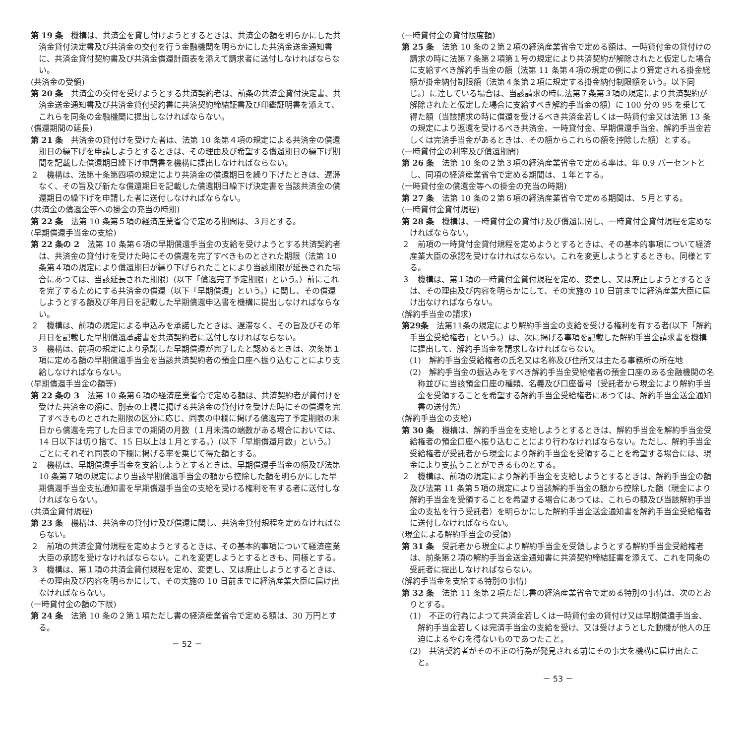第 19 条　機構は、共済金を貸し付けようとするときは、共済金の額を明らかにした共済金貸付決定書及び共済金の交付を行う金融機関を明らかにした共済金送金通知書に、共済金貸付契約書及び共済金償還計画表を添えて請求者に送付しなければならない。
(共済金の受領)
第 20 条　共済金の交付を受けようとする共済契約者は、前条の共済金貸付決定書、共済金送金通知書及び共済金貸付契約書に共済契約締結証書及び印鑑証明書を添えて、これらを同条の金融機関に提出しなければならない。
(償還期間の延長)
第 21 条　共済金の貸付けを受けた者は、法第 10 条第４項の規定による共済金の償還期日の繰下げを申請しようとするときは、その理由及び希望する償還期日の繰下げ期間を記載した償還期日繰下げ申請書を機構に提出しなければならない。
２　機構は、法第十条第四項の規定により共済金の償還期日を繰り下げたときは、遅滞なく、その旨及び新たな償還期日を記載した償還期日繰下げ決定書を当該共済金の償還期日の繰下げを申請した者に送付しなければならない。
(共済金の償還金等への掛金の充当の時期)
第 22 条　法第 10 条第５項の経済産業省令で定める期間は、３月とする。
(早期償還手当金の支給)
第 22 条の 2　法第 10 条第６項の早期償還手当金の支給を受けようとする共済契約者は、共済金の貸付けを受けた時にその償還を完了すべきものとされた期限（法第 10 条第４項の規定により償還期日が繰り下げられたことにより当該期限が延長された場合にあつては、当該延長された期限）(以下「償還完了予定期限」という。）前にこれを完了するためにする共済金の償還（以下「早期償還」という。）に関し、その償還しようとする額及び年月日を記載した早期償還申込書を機構に提出しなければならない。
２　機構は、前項の規定による申込みを承諾したときは、遅滞なく、その旨及びその年月日を記載した早期償還承諾書を共済契約者に送付しなければならない。
３　機構は、前項の規定により承諾した早期償還が完了したと認めるときは、次条第１項に定める額の早期償還手当金を当該共済契約者の預金口座へ振り込むことにより支給しなければならない。
(早期償還手当金の額等)
第 22 条の 3　法第 10 条第６項の経済産業省令で定める額は、共済契約者が貸付けを受けた共済金の額に、別表の上欄に掲げる共済金の貸付けを受けた時にその償還を完了すべきものとされた期限の区分に応じ、同表の中欄に掲げる償還完了予定期限の末日から償還を完了した日までの期間の月数（１月未満の端数がある場合においては、14 日以下は切り捨て、15 日以上は１月とする。）(以下「早期償還月数」という。）ごとにそれぞれ同表の下欄に掲げる率を乗じて得た額とする。
２　機構は、早期償還手当金を支給しようとするときは、早期償還手当金の額及び法第 10 条第７項の規定により当該早期償還手当金の額から控除した額を明らかにした早期償還手当金支払通知書を早期償還手当金の支給を受ける権利を有する者に送付しなければならない。
(共済金貸付規程)
第 23 条　機構は、共済金の貸付け及び償還に関し、共済金貸付規程を定めなければならない。
２　前項の共済金貸付規程を定めようとするときは、その基本的事項について経済産業大臣の承認を受けなければならない。これを変更しようとするときも、同様とする。
３　機構は、第１項の共済金貸付規程を定め、変更し、又は廃止しようとするときは、その理由及び内容を明らかにして、その実施の 10 日前までに経済産業大臣に届け出なければならない。
(一時貸付金の額の下限)
第 24 条　法第 10 条の２第１項ただし書の経済産業省令で定める額は、30 万円とする。
－ 52 －
(一時貸付金の貸付限度額)
第 25 条　法第 10 条の２第２項の経済産業省令で定める額は、一時貸付金の貸付けの請求の時に法第７条第２項第１号の規定により共済契約が解除されたと仮定した場合に支給すべき解約手当金の額（法第 11 条第４項の規定の例により算定される掛金総額が掛金納付制限額（法第４条第２項に規定する掛金納付制限額をいう。以下同じ。）に達している場合は、当該請求の時に法第７条第３項の規定により共済契約が解除されたと仮定した場合に支給すべき解約手当金の額）に 100 分の 95 を乗じて得た額（当該請求の時に償還を受けるべき共済金若しくは一時貸付金又は法第 13 条の規定により返還を受けるべき共済金、一時貸付金、早期償還手当金、解約手当金若しくは完済手当金があるときは、その額からこれらの額を控除した額）とする。
(一時貸付金の利率及び償還期間)
第 26 条　法第 10 条の２第３項の経済産業省令で定める率は、年 0.9 パーセントとし、同項の経済産業省令で定める期間は、１年とする。
(一時貸付金の償還金等への掛金の充当の時期)
第 27 条　法第 10 条の２第６項の経済産業省令で定める期間は、５月とする。
(一時貸付金貸付規程)
第 28 条　機構は、一時貸付金の貸付け及び償還に関し、一時貸付金貸付規程を定めなければならない。
２　前項の一時貸付金貸付規程を定めようとするときは、その基本的事項について経済産業大臣の承認を受けなければならない。これを変更しようとするときも、同様とする。
３　機構は、第１項の一時貸付金貸付規程を定め、変更し、又は廃止しようとするときは、その理由及び内容を明らかにして、その実施の 10 日前までに経済産業大臣に届け出なければならない。
(解約手当金の請求)
第29条　法第11条の規定により解約手当金の支給を受ける権利を有する者(以下「解約手当金受給権者」という。）は、次に掲げる事項を記載した解約手当金請求書を機構に提出して、解約手当金を請求しなければならない。
(1)　解約手当金受給権者の氏名又は名称及び住所又は主たる事務所の所在地
(2)　解約手当金の振込みをすべき解約手当金受給権者の預金口座のある金融機関の名称並びに当該預金口座の種類、名義及び口座番号（受託者から現金により解約手当金を受領することを希望する解約手当金受給権者にあつては、解約手当金送金通知書の送付先）
(解約手当金の支給)
第 30 条　機構は、解約手当金を支給しようとするときは、解約手当金を解約手当金受給権者の預金口座へ振り込むことにより行わなければならない。ただし、解約手当金受給権者が受託者から現金により解約手当金を受領することを希望する場合には、現金により支払うことができるものとする。
２　機構は、前項の規定により解約手当金を支給しようとするときは、解約手当金の額及び法第 11 条第５項の規定により当該解約手当金の額から控除した額（現金により解約手当金を受領することを希望する場合にあつては、これらの額及び当該解約手当金の支払を行う受託者）を明らかにした解約手当金送金通知書を解約手当金受給権者に送付しなければならない。
(現金による解約手当金の受領)
第 31 条　受託者から現金により解約手当金を受領しようとする解約手当金受給権者は、前条第２項の解約手当金送金通知書に共済契約締結証書を添えて、これを同条の受託者に提出しなければならない。
(解約手当金を支給する特別の事情)
第 32 条　法第 11 条第２項ただし書の経済産業省令で定める特別の事情は、次のとおりとする。
(1)　不正の行為によつて共済金若しくは一時貸付金の貸付け又は早期償還手当金、解約手当金若しくは完済手当金の支給を受け、又は受けようとした動機が他人の圧迫によるやむを得ないものであつたこと。
(2)　共済契約者がその不正の行為が発見される前にその事実を機構に届け出たこと。
－ 53 －